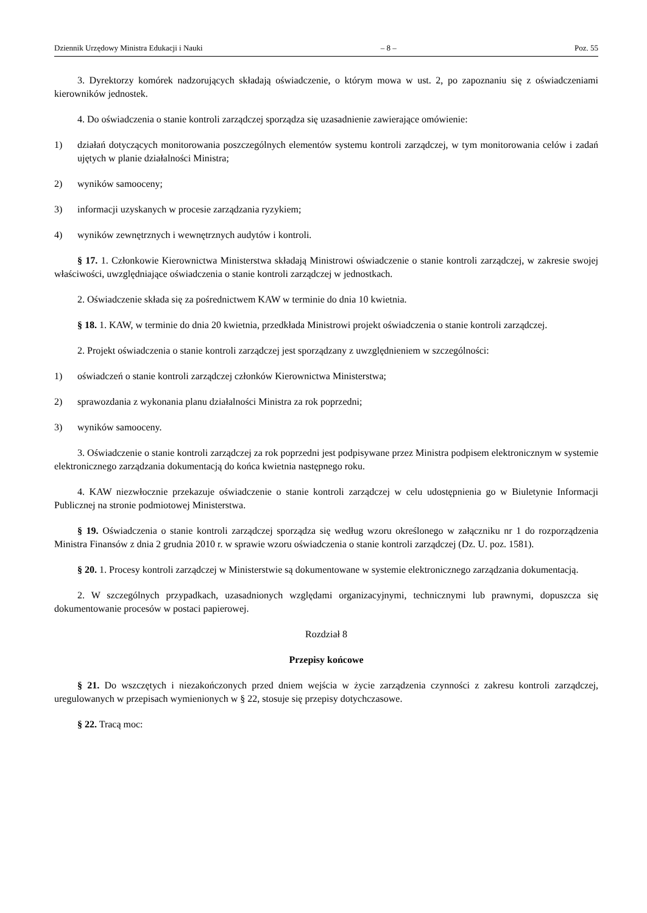Dziennik Urzędowy Ministra Edukacji i Nauki – 8 – Poz. 55
3. Dyrektorzy komórek nadzorujących składają oświadczenie, o którym mowa w ust. 2, po zapoznaniu się z oświadczeniami kierowników jednostek.
4. Do oświadczenia o stanie kontroli zarządczej sporządza się uzasadnienie zawierające omówienie:
1) działań dotyczących monitorowania poszczególnych elementów systemu kontroli zarządczej, w tym monitorowania celów i zadań ujętych w planie działalności Ministra;
2) wyników samooceny;
3) informacji uzyskanych w procesie zarządzania ryzykiem;
4) wyników zewnętrznych i wewnętrznych audytów i kontroli.
§ 17. 1. Członkowie Kierownictwa Ministerstwa składają Ministrowi oświadczenie o stanie kontroli zarządczej, w zakresie swojej właściwości, uwzględniające oświadczenia o stanie kontroli zarządczej w jednostkach.
2. Oświadczenie składa się za pośrednictwem KAW w terminie do dnia 10 kwietnia.
§ 18. 1. KAW, w terminie do dnia 20 kwietnia, przedkłada Ministrowi projekt oświadczenia o stanie kontroli zarządczej.
2. Projekt oświadczenia o stanie kontroli zarządczej jest sporządzany z uwzględnieniem w szczególności:
1) oświadczeń o stanie kontroli zarządczej członków Kierownictwa Ministerstwa;
2) sprawozdania z wykonania planu działalności Ministra za rok poprzedni;
3) wyników samooceny.
3. Oświadczenie o stanie kontroli zarządczej za rok poprzedni jest podpisywane przez Ministra podpisem elektronicznym w systemie elektronicznego zarządzania dokumentacją do końca kwietnia następnego roku.
4. KAW niezwłocznie przekazuje oświadczenie o stanie kontroli zarządczej w celu udostępnienia go w Biuletynie Informacji Publicznej na stronie podmiotowej Ministerstwa.
§ 19. Oświadczenia o stanie kontroli zarządczej sporządza się według wzoru określonego w załączniku nr 1 do rozporządzenia Ministra Finansów z dnia 2 grudnia 2010 r. w sprawie wzoru oświadczenia o stanie kontroli zarządczej (Dz. U. poz. 1581).
§ 20. 1. Procesy kontroli zarządczej w Ministerstwie są dokumentowane w systemie elektronicznego zarządzania dokumentacją.
2. W szczególnych przypadkach, uzasadnionych względami organizacyjnymi, technicznymi lub prawnymi, dopuszcza się dokumentowanie procesów w postaci papierowej.
Rozdział 8
Przepisy końcowe
§ 21. Do wszczętych i niezakończonych przed dniem wejścia w życie zarządzenia czynności z zakresu kontroli zarządczej, uregulowanych w przepisach wymienionych w § 22, stosuje się przepisy dotychczasowe.
§ 22. Tracą moc: